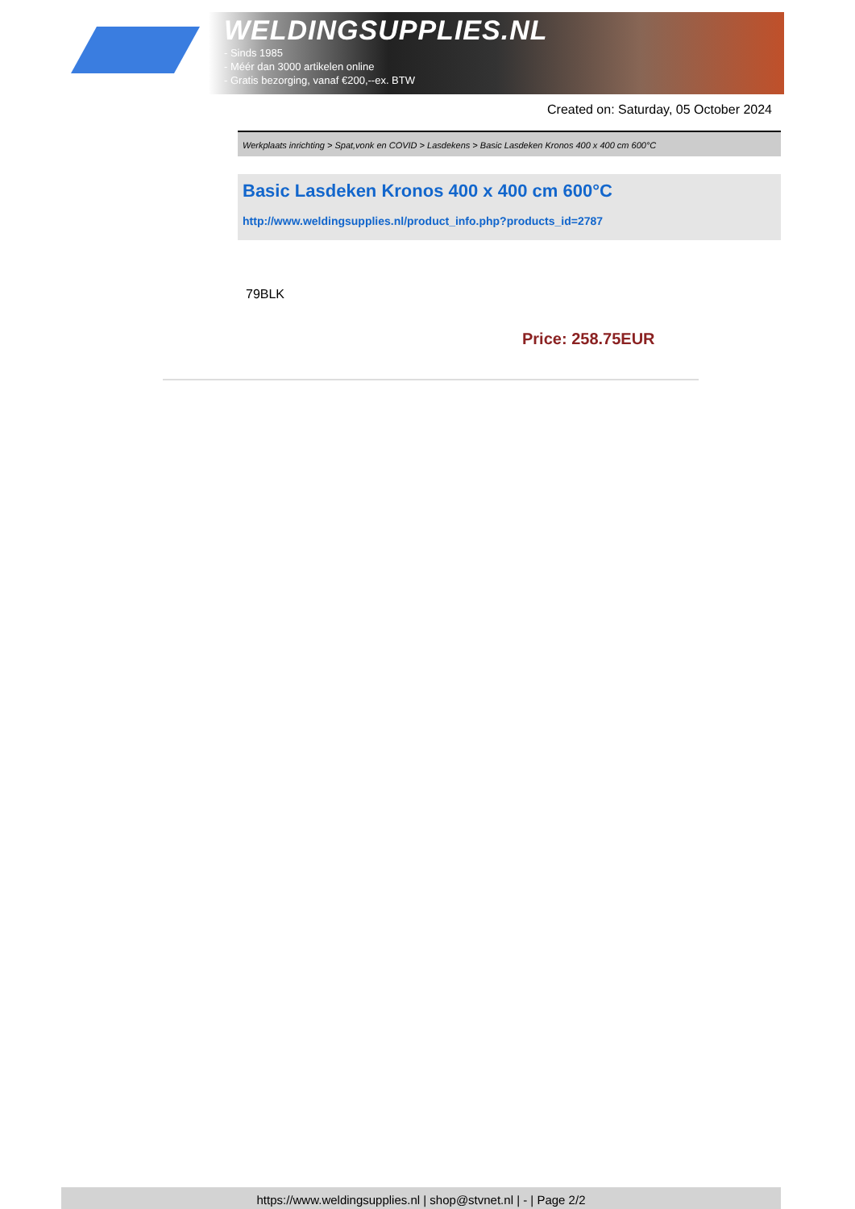WELDINGSUPPLIES.NL
- Sinds 1985
- Méér dan 3000 artikelen online
- Gratis bezorging, vanaf €200,--ex. BTW
Created on: Saturday, 05 October 2024
Werkplaats inrichting > Spat,vonk en COVID > Lasdekens > Basic Lasdeken Kronos 400 x 400 cm 600°C
Basic Lasdeken Kronos 400 x 400 cm 600°C
http://www.weldingsupplies.nl/product_info.php?products_id=2787
79BLK
Price: 258.75EUR
https://www.weldingsupplies.nl | shop@stvnet.nl | - | Page 2/2